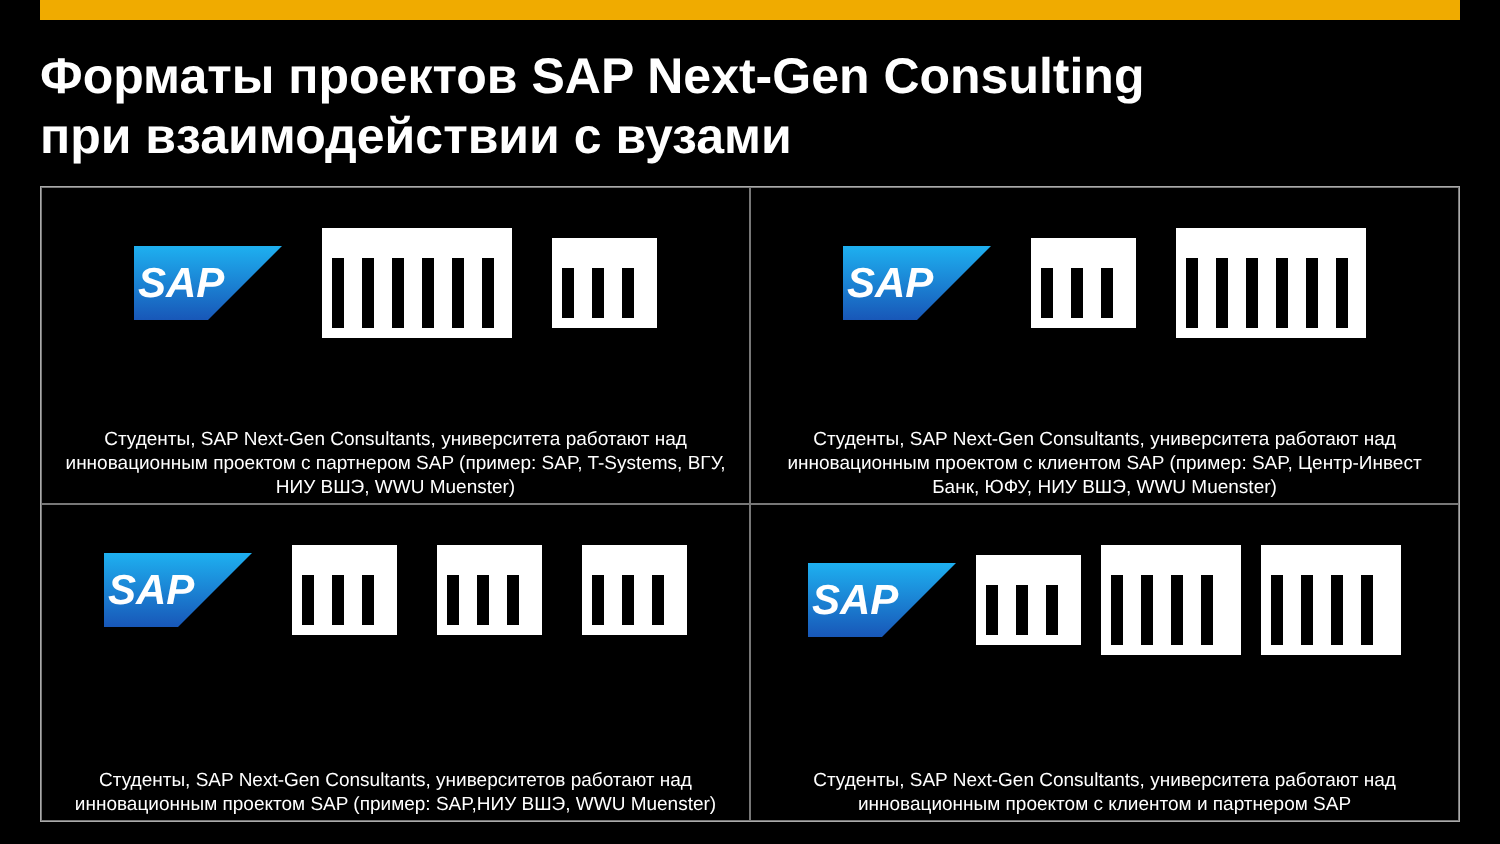Форматы проектов SAP Next-Gen Consulting
при взаимодействии с вузами
SAP
Студенты, SAP Next-Gen Consultants, университета работают над инновационным проектом с партнером SAP (пример: SAP, T-Systems, ВГУ, НИУ ВШЭ, WWU Muenster)
SAP
Студенты, SAP Next-Gen Consultants, университета работают над инновационным проектом с клиентом SAP (пример: SAP, Центр-Инвест Банк, ЮФУ, НИУ ВШЭ, WWU Muenster)
SAP
Студенты, SAP Next-Gen Consultants, университетов работают над инновационным проектом SAP (пример: SAP,НИУ ВШЭ, WWU Muenster)
SAP
Студенты, SAP Next-Gen Consultants, университета работают над инновационным проектом с клиентом и партнером SAP